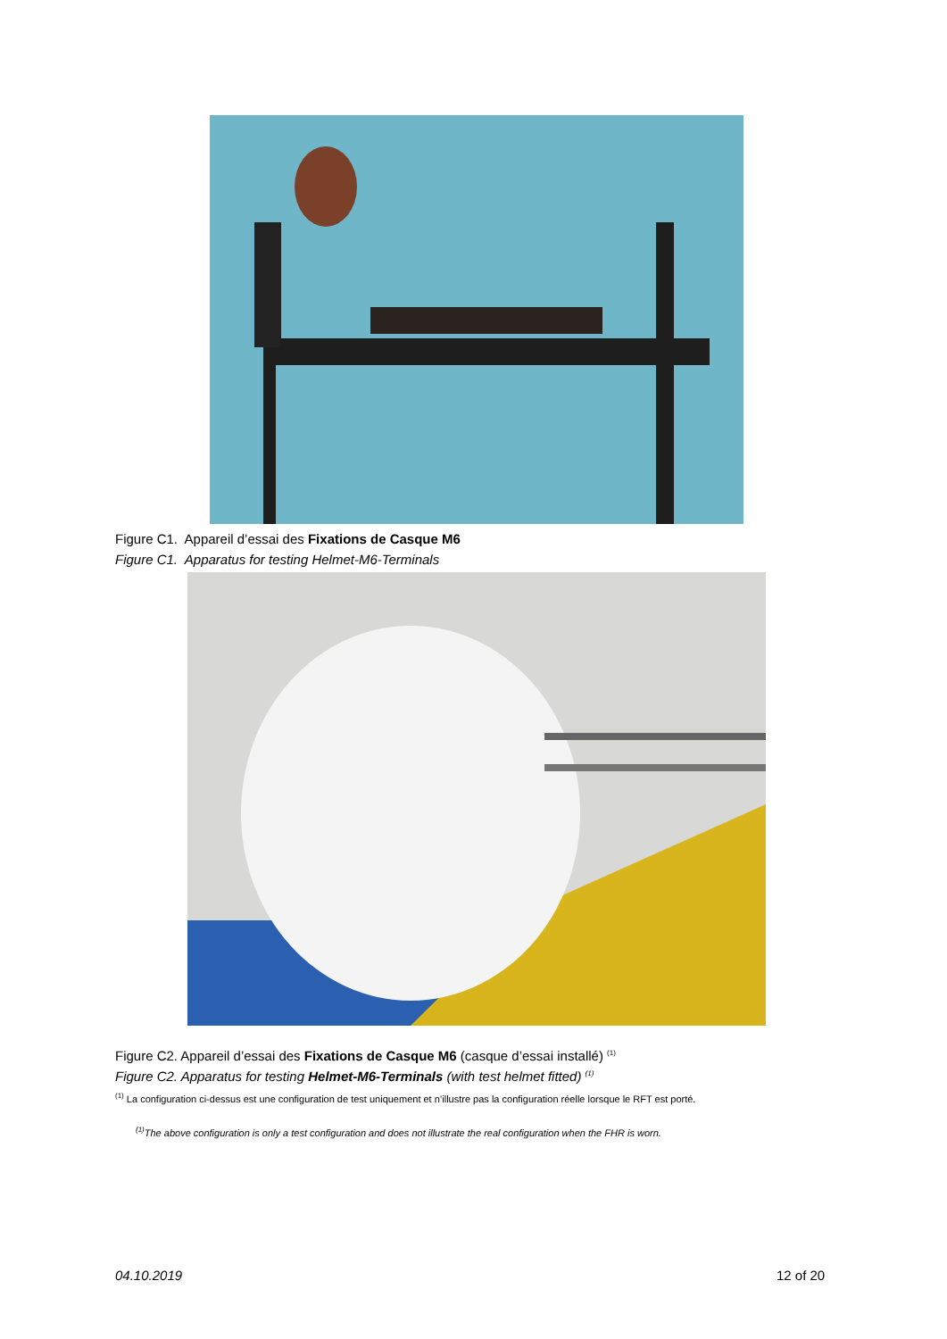Figure C1. Appareil d’essai des Fixations de Casque M6
Figure C1. Apparatus for testing Helmet-M6-Terminals
Figure C2. Appareil d’essai des Fixations de Casque M6 (casque d’essai installé) <sup>(1)</sup>
Figure C2. Apparatus for testing Helmet-M6-Terminals (with test helmet fitted) <sup>(1)</sup>
<sup>(1)</sup> La configuration ci-dessus est une configuration de test uniquement et n’illustre pas la configuration réelle lorsque le RFT est porté.
<sup>(1)</sup> The above configuration is only a test configuration and does not illustrate the real configuration when the FHR is worn.
04.10.2019 12 of 20